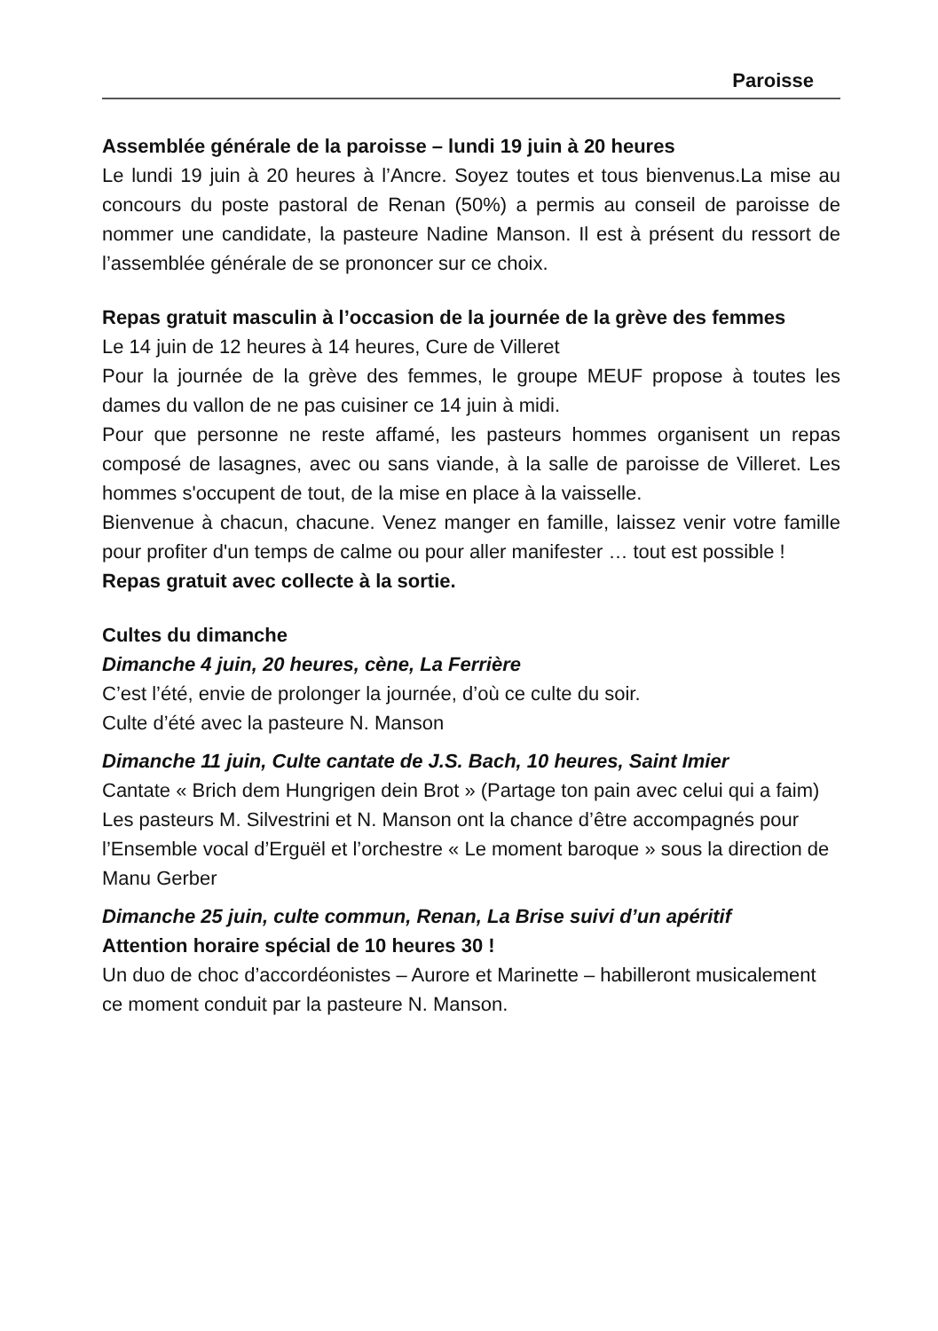Paroisse
Assemblée générale de la paroisse – lundi 19 juin à 20 heures
Le lundi 19 juin à 20 heures à l’Ancre. Soyez toutes et tous bienvenus.La mise au concours du poste pastoral de Renan (50%) a permis au conseil de paroisse de nommer une candidate, la pasteure Nadine Manson. Il est à présent du ressort de l’assemblée générale de se prononcer sur ce choix.
Repas gratuit masculin à l’occasion de la journée de la grève des femmes
Le 14 juin de 12 heures à 14 heures, Cure de Villeret
Pour la journée de la grève des femmes, le groupe MEUF propose à toutes les dames du vallon de ne pas cuisiner ce 14 juin à midi.
Pour que personne ne reste affamé, les pasteurs hommes organisent un repas composé de lasagnes, avec ou sans viande, à la salle de paroisse de Villeret. Les hommes s'occupent de tout, de la mise en place à la vaisselle.
Bienvenue à chacun, chacune. Venez manger en famille, laissez venir votre famille pour profiter d'un temps de calme ou pour aller manifester … tout est possible !
Repas gratuit avec collecte à la sortie.
Cultes du dimanche
Dimanche 4 juin, 20 heures, cène, La Ferrière
C’est l’été, envie de prolonger la journée, d’où ce culte du soir.
Culte d’été avec la pasteure N. Manson
Dimanche 11 juin, Culte cantate de J.S. Bach, 10 heures, Saint Imier
Cantate « Brich dem Hungrigen dein Brot » (Partage ton pain avec celui qui a faim)
Les pasteurs M. Silvestrini et N. Manson ont la chance d’être accompagnés pour l’Ensemble vocal d’Erguël et l’orchestre « Le moment baroque » sous la direction de Manu Gerber
Dimanche 25 juin, culte commun, Renan, La Brise suivi d’un apéritif
Attention horaire spécial de 10 heures 30 !
Un duo de choc d’accordéonistes – Aurore et Marinette – habilleront musicalement ce moment conduit par la pasteure N. Manson.